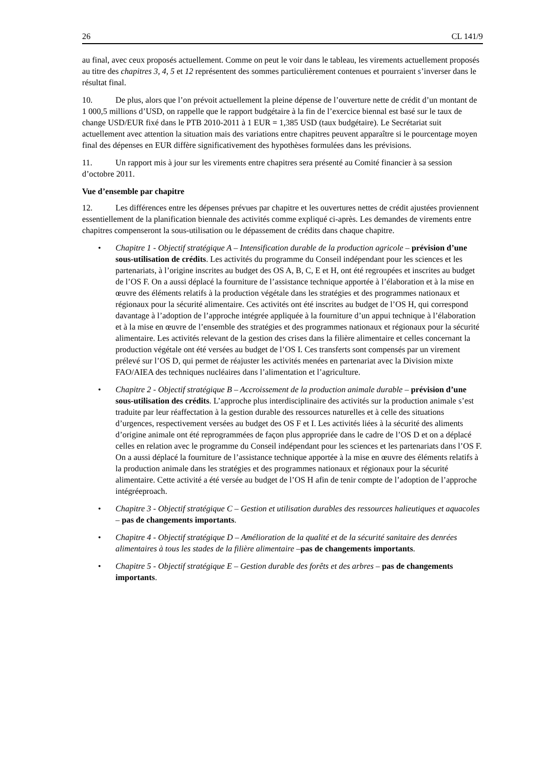26 CL 141/9
au final, avec ceux proposés actuellement. Comme on peut le voir dans le tableau, les virements actuellement proposés au titre des chapitres 3, 4, 5 et 12 représentent des sommes particulièrement contenues et pourraient s’inverser dans le résultat final.
10. De plus, alors que l’on prévoit actuellement la pleine dépense de l’ouverture nette de crédit d’un montant de 1 000,5 millions d’USD, on rappelle que le rapport budgétaire à la fin de l’exercice biennal est basé sur le taux de change USD/EUR fixé dans le PTB 2010-2011 à 1 EUR = 1,385 USD (taux budgétaire). Le Secrétariat suit actuellement avec attention la situation mais des variations entre chapitres peuvent apparaître si le pourcentage moyen final des dépenses en EUR diffère significativement des hypothèses formulées dans les prévisions.
11. Un rapport mis à jour sur les virements entre chapitres sera présenté au Comité financier à sa session d’octobre 2011.
Vue d’ensemble par chapitre
12. Les différences entre les dépenses prévues par chapitre et les ouvertures nettes de crédit ajustées proviennent essentiellement de la planification biennale des activités comme expliqué ci-après. Les demandes de virements entre chapitres compenseront la sous-utilisation ou le dépassement de crédits dans chaque chapitre.
• Chapitre 1 - Objectif stratégique A – Intensification durable de la production agricole – prévision d’une sous-utilisation de crédits. Les activités du programme du Conseil indépendant pour les sciences et les partenariats, à l’origine inscrites au budget des OS A, B, C, E et H, ont été regroupées et inscrites au budget de l’OS F. On a aussi déplacé la fourniture de l’assistance technique apportée à l’élaboration et à la mise en œuvre des éléments relatifs à la production végétale dans les stratégies et des programmes nationaux et régionaux pour la sécurité alimentaire. Ces activités ont été inscrites au budget de l’OS H, qui correspond davantage à l’adoption de l’approche intégrée appliquée à la fourniture d’un appui technique à l’élaboration et à la mise en œuvre de l’ensemble des stratégies et des programmes nationaux et régionaux pour la sécurité alimentaire. Les activités relevant de la gestion des crises dans la filière alimentaire et celles concernant la production végétale ont été versées au budget de l’OS I. Ces transferts sont compensés par un virement prélevé sur l’OS D, qui permet de réajuster les activités menées en partenariat avec la Division mixte FAO/AIEA des techniques nucléaires dans l’alimentation et l’agriculture.
• Chapitre 2 - Objectif stratégique B – Accroissement de la production animale durable – prévision d’une sous-utilisation des crédits. L’approche plus interdisciplinaire des activités sur la production animale s’est traduite par leur réaffectation à la gestion durable des ressources naturelles et à celle des situations d’urgences, respectivement versées au budget des OS F et I. Les activités liées à la sécurité des aliments d’origine animale ont été reprogrammées de façon plus appropriée dans le cadre de l’OS D et on a déplacé celles en relation avec le programme du Conseil indépendant pour les sciences et les partenariats dans l’OS F. On a aussi déplacé la fourniture de l’assistance technique apportée à la mise en œuvre des éléments relatifs à la production animale dans les stratégies et des programmes nationaux et régionaux pour la sécurité alimentaire. Cette activité a été versée au budget de l’OS H afin de tenir compte de l’adoption de l’approche intégréeproach.
• Chapitre 3 - Objectif stratégique C – Gestion et utilisation durables des ressources halieutiques et aquacoles – pas de changements importants.
• Chapitre 4 - Objectif stratégique D – Amélioration de la qualité et de la sécurité sanitaire des denrées alimentaires à tous les stades de la filière alimentaire –pas de changements importants.
• Chapitre 5 - Objectif stratégique E – Gestion durable des forêts et des arbres – pas de changements importants.